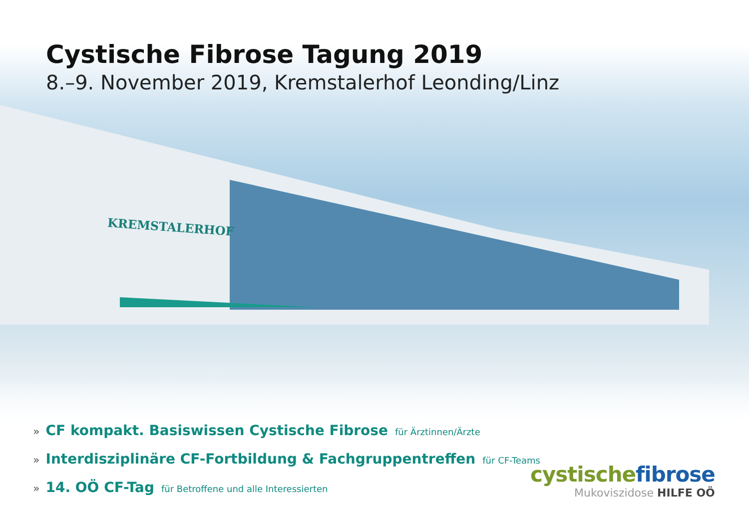KREMSTALERHOF
Cystische Fibrose Tagung 2019
8.–9. November 2019, Kremstalerhof Leonding/Linz
» CF kompakt. Basiswissen Cystische Fibrose für Ärztinnen/Ärzte
» Interdisziplinäre CF-Fortbildung & Fachgruppentreffen für CF-Teams
» 14. OÖ CF-Tag für Betroffene und alle Interessierten
cystische fibrose
Mukoviszidose HILFE OÖ